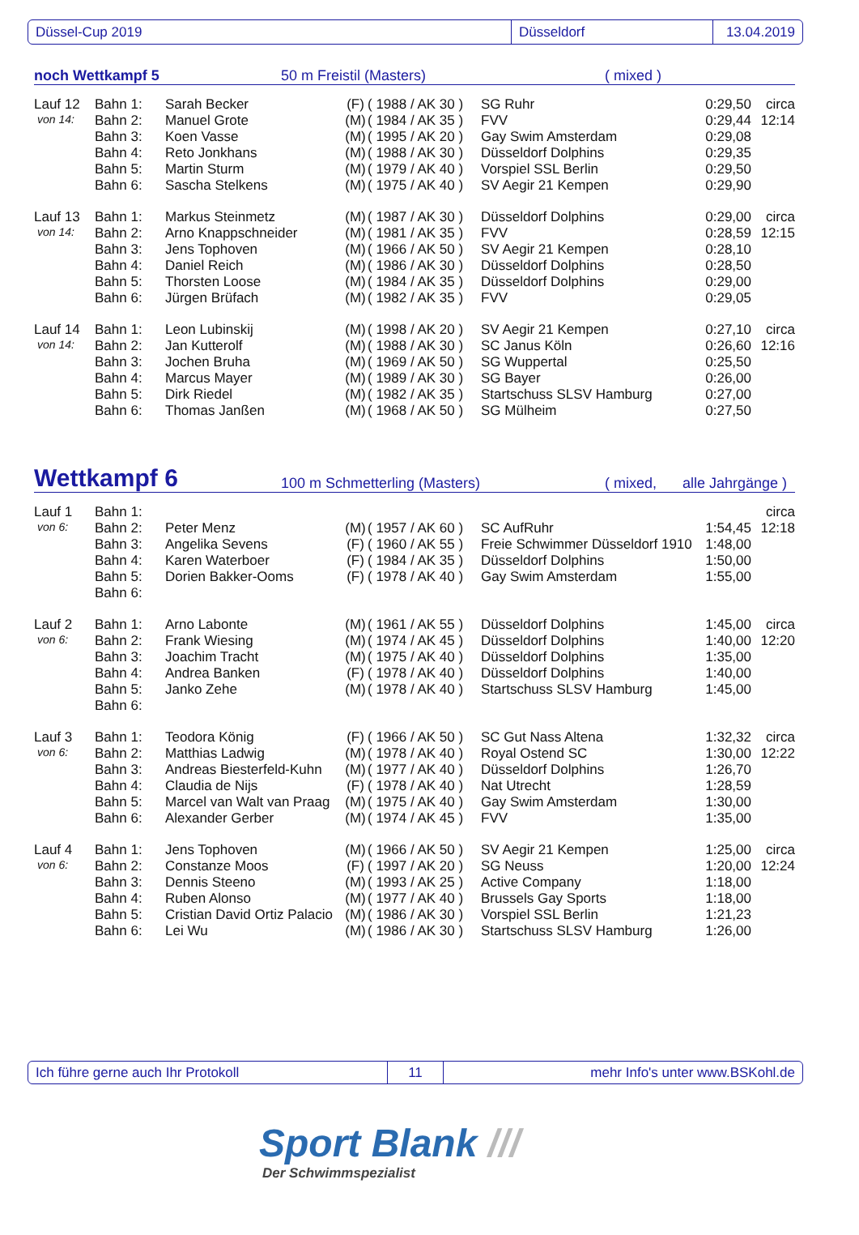Düssel-Cup 2019 Düsseldorf 13.04.2019
noch Wettkampf 5 50 m Freistil (Masters) ( mixed )
| Lauf 12 | Bahn 1: | Sarah Becker | (F) | ( 1988 / AK 30 ) | SG Ruhr | 0:29,50 | circa |
| von 14: | Bahn 2: | Manuel Grote | (M) | ( 1984 / AK 35 ) | FVV | 0:29,44 | 12:14 |
| | Bahn 3: | Koen Vasse | (M) | ( 1995 / AK 20 ) | Gay Swim Amsterdam | 0:29,08 | |
| | Bahn 4: | Reto Jonkhans | (M) | ( 1988 / AK 30 ) | Düsseldorf Dolphins | 0:29,35 | |
| | Bahn 5: | Martin Sturm | (M) | ( 1979 / AK 40 ) | Vorspiel SSL Berlin | 0:29,50 | |
| | Bahn 6: | Sascha Stelkens | (M) | ( 1975 / AK 40 ) | SV Aegir 21 Kempen | 0:29,90 | |
| Lauf 13 | Bahn 1: | Markus Steinmetz | (M) | ( 1987 / AK 30 ) | Düsseldorf Dolphins | 0:29,00 | circa |
| von 14: | Bahn 2: | Arno Knappschneider | (M) | ( 1981 / AK 35 ) | FVV | 0:28,59 | 12:15 |
| | Bahn 3: | Jens Tophoven | (M) | ( 1966 / AK 50 ) | SV Aegir 21 Kempen | 0:28,10 | |
| | Bahn 4: | Daniel Reich | (M) | ( 1986 / AK 30 ) | Düsseldorf Dolphins | 0:28,50 | |
| | Bahn 5: | Thorsten Loose | (M) | ( 1984 / AK 35 ) | Düsseldorf Dolphins | 0:29,00 | |
| | Bahn 6: | Jürgen Brüfach | (M) | ( 1982 / AK 35 ) | FVV | 0:29,05 | |
| Lauf 14 | Bahn 1: | Leon Lubinskij | (M) | ( 1998 / AK 20 ) | SV Aegir 21 Kempen | 0:27,10 | circa |
| von 14: | Bahn 2: | Jan Kutterolf | (M) | ( 1988 / AK 30 ) | SC Janus Köln | 0:26,60 | 12:16 |
| | Bahn 3: | Jochen Bruha | (M) | ( 1969 / AK 50 ) | SG Wuppertal | 0:25,50 | |
| | Bahn 4: | Marcus Mayer | (M) | ( 1989 / AK 30 ) | SG Bayer | 0:26,00 | |
| | Bahn 5: | Dirk Riedel | (M) | ( 1982 / AK 35 ) | Startschuss SLSV Hamburg | 0:27,00 | |
| | Bahn 6: | Thomas Janßen | (M) | ( 1968 / AK 50 ) | SG Mülheim | 0:27,50 | |
Wettkampf 6 100 m Schmetterling (Masters) ( mixed, alle Jahrgänge )
| Lauf 1 | Bahn 1: | | | | | | circa |
| von 6: | Bahn 2: | Peter Menz | (M) | ( 1957 / AK 60 ) | SC AufRuhr | 1:54,45 | 12:18 |
| | Bahn 3: | Angelika Sevens | (F) | ( 1960 / AK 55 ) | Freie Schwimmer Düsseldorf 1910 | 1:48,00 | |
| | Bahn 4: | Karen Waterboer | (F) | ( 1984 / AK 35 ) | Düsseldorf Dolphins | 1:50,00 | |
| | Bahn 5: | Dorien Bakker-Ooms | (F) | ( 1978 / AK 40 ) | Gay Swim Amsterdam | 1:55,00 | |
| | Bahn 6: | | | | | | |
| Lauf 2 | Bahn 1: | Arno Labonte | (M) | ( 1961 / AK 55 ) | Düsseldorf Dolphins | 1:45,00 | circa |
| von 6: | Bahn 2: | Frank Wiesing | (M) | ( 1974 / AK 45 ) | Düsseldorf Dolphins | 1:40,00 | 12:20 |
| | Bahn 3: | Joachim Tracht | (M) | ( 1975 / AK 40 ) | Düsseldorf Dolphins | 1:35,00 | |
| | Bahn 4: | Andrea Banken | (F) | ( 1978 / AK 40 ) | Düsseldorf Dolphins | 1:40,00 | |
| | Bahn 5: | Janko Zehe | (M) | ( 1978 / AK 40 ) | Startschuss SLSV Hamburg | 1:45,00 | |
| | Bahn 6: | | | | | | |
| Lauf 3 | Bahn 1: | Teodora König | (F) | ( 1966 / AK 50 ) | SC Gut Nass Altena | 1:32,32 | circa |
| von 6: | Bahn 2: | Matthias Ladwig | (M) | ( 1978 / AK 40 ) | Royal Ostend SC | 1:30,00 | 12:22 |
| | Bahn 3: | Andreas Biesterfeld-Kuhn | (M) | ( 1977 / AK 40 ) | Düsseldorf Dolphins | 1:26,70 | |
| | Bahn 4: | Claudia de Nijs | (F) | ( 1978 / AK 40 ) | Nat Utrecht | 1:28,59 | |
| | Bahn 5: | Marcel van Walt van Praag | (M) | ( 1975 / AK 40 ) | Gay Swim Amsterdam | 1:30,00 | |
| | Bahn 6: | Alexander Gerber | (M) | ( 1974 / AK 45 ) | FVV | 1:35,00 | |
| Lauf 4 | Bahn 1: | Jens Tophoven | (M) | ( 1966 / AK 50 ) | SV Aegir 21 Kempen | 1:25,00 | circa |
| von 6: | Bahn 2: | Constanze Moos | (F) | ( 1997 / AK 20 ) | SG Neuss | 1:20,00 | 12:24 |
| | Bahn 3: | Dennis Steeno | (M) | ( 1993 / AK 25 ) | Active Company | 1:18,00 | |
| | Bahn 4: | Ruben Alonso | (M) | ( 1977 / AK 40 ) | Brussels Gay Sports | 1:18,00 | |
| | Bahn 5: | Cristian David Ortiz Palacio | (M) | ( 1986 / AK 30 ) | Vorspiel SSL Berlin | 1:21,23 | |
| | Bahn 6: | Lei Wu | (M) | ( 1986 / AK 30 ) | Startschuss SLSV Hamburg | 1:26,00 | |
Ich führe gerne auch Ihr Protokoll 11
mehr Info's unter www.BSKohl.de
Sport Blank ///
Der Schwimmspezialist